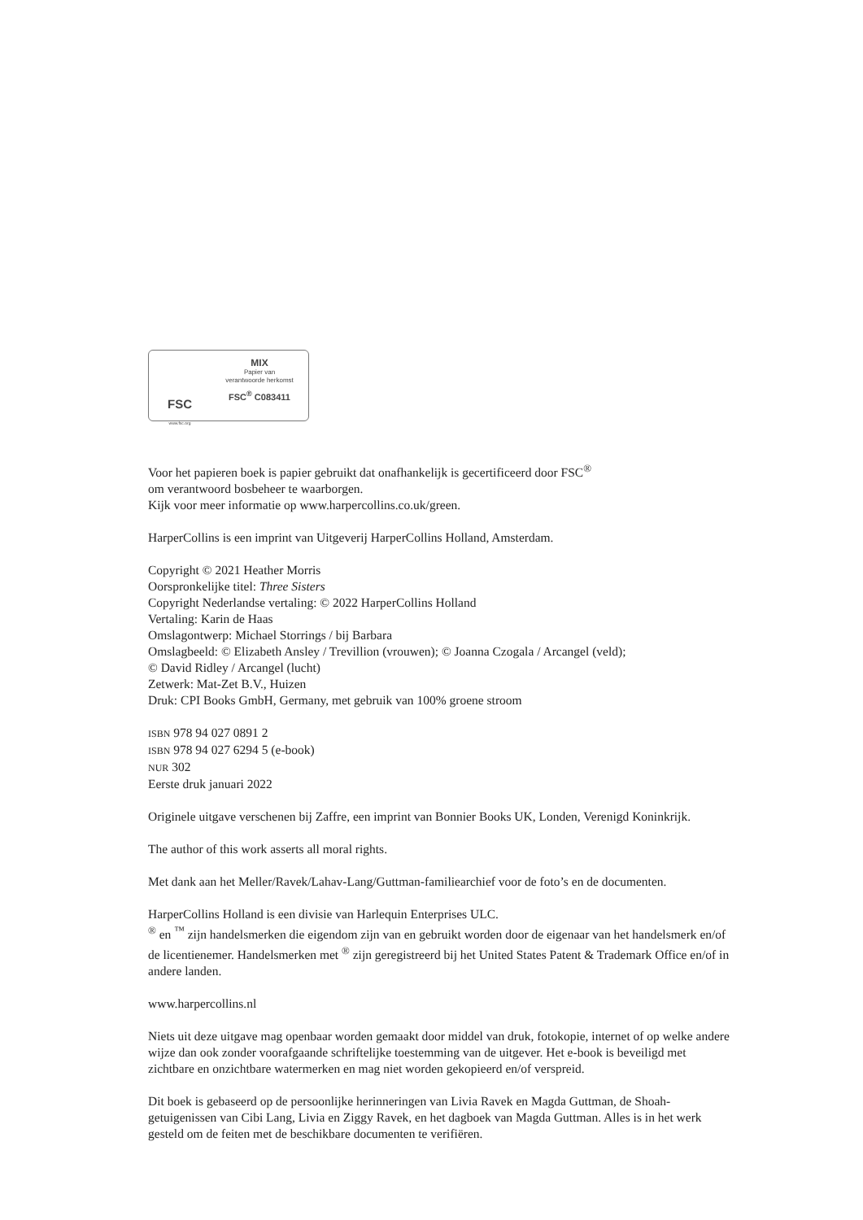FSC
www.fsc.org
MIX
Papier van
verantwoorde herkomst
FSC<sup>®</sup> C083411
Voor het papieren boek is papier gebruikt dat onafhankelijk is gecertificeerd door FSC<sup>®</sup>
om verantwoord bosbeheer te waarborgen.
Kijk voor meer informatie op www.harpercollins.co.uk/green.
HarperCollins is een imprint van Uitgeverij HarperCollins Holland, Amsterdam.
Copyright © 2021 Heather Morris
Oorspronkelijke titel: Three Sisters
Copyright Nederlandse vertaling: © 2022 HarperCollins Holland
Vertaling: Karin de Haas
Omslagontwerp: Michael Storrings / bij Barbara
Omslagbeeld: © Elizabeth Ansley / Trevillion (vrouwen); © Joanna Czogala / Arcangel (veld);
© David Ridley / Arcangel (lucht)
Zetwerk: Mat-Zet B.V., Huizen
Druk: CPI Books GmbH, Germany, met gebruik van 100% groene stroom
ISBN 978 94 027 0891 2
ISBN 978 94 027 6294 5 (e-book)
NUR 302
Eerste druk januari 2022
Originele uitgave verschenen bij Zaffre, een imprint van Bonnier Books UK, Londen, Verenigd Koninkrijk.
The author of this work asserts all moral rights.
Met dank aan het Meller/Ravek/Lahav-Lang/Guttman-familiearchief voor de foto’s en de documenten.
HarperCollins Holland is een divisie van Harlequin Enterprises ULC.
<sup>®</sup> en <sup>™</sup> zijn handelsmerken die eigendom zijn van en gebruikt worden door de eigenaar van het handelsmerk en/of de licentienemer. Handelsmerken met <sup>®</sup> zijn geregistreerd bij het United States Patent & Trademark Office en/of in andere landen.
www.harpercollins.nl
Niets uit deze uitgave mag openbaar worden gemaakt door middel van druk, fotokopie, internet of op welke andere wijze dan ook zonder voorafgaande schriftelijke toestemming van de uitgever. Het e-book is beveiligd met zichtbare en onzichtbare watermerken en mag niet worden gekopieerd en/of verspreid.
Dit boek is gebaseerd op de persoonlijke herinneringen van Livia Ravek en Magda Guttman, de Shoah-getuigenissen van Cibi Lang, Livia en Ziggy Ravek, en het dagboek van Magda Guttman. Alles is in het werk gesteld om de feiten met de beschikbare documenten te verifiëren.